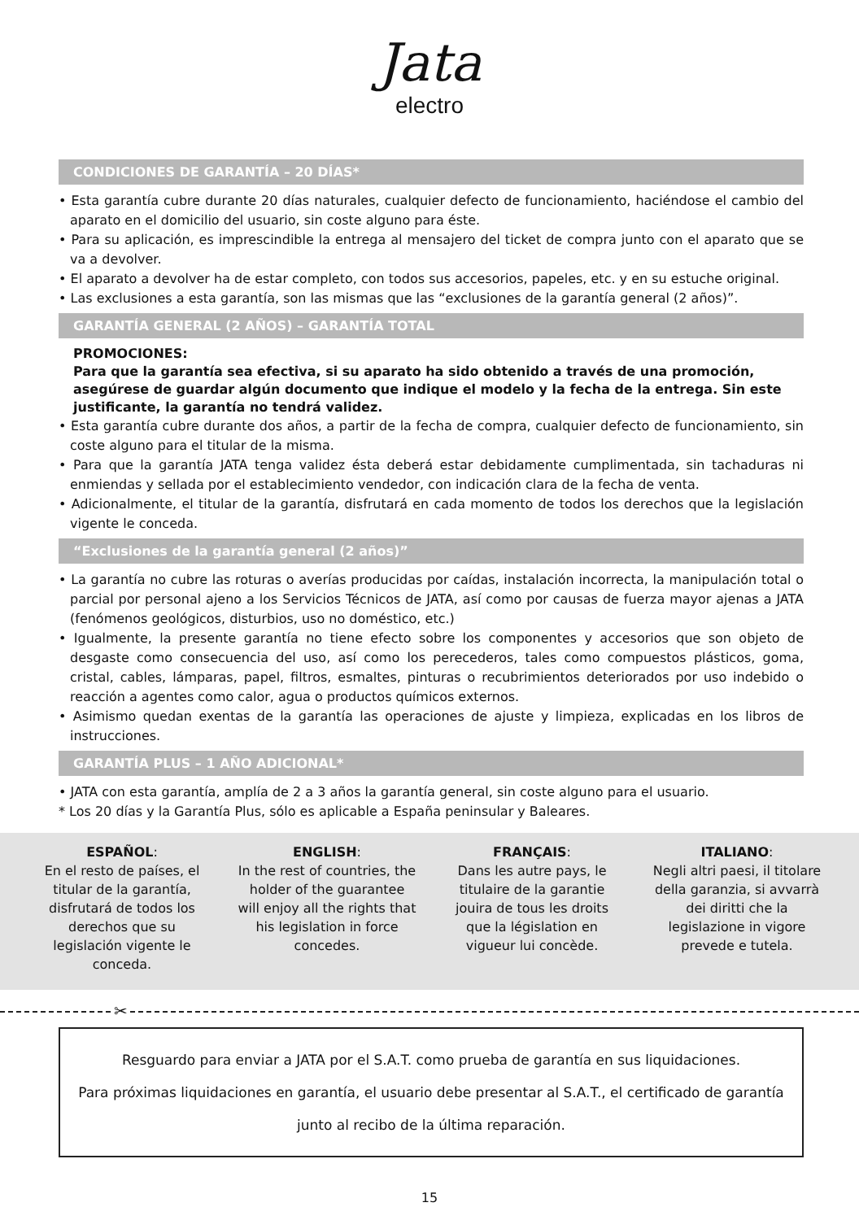Jata
electro
CONDICIONES DE GARANTÍA – 20 DÍAS*
• Esta garantía cubre durante 20 días naturales, cualquier defecto de funcionamiento, haciéndose el cambio del aparato en el domicilio del usuario, sin coste alguno para éste.
• Para su aplicación, es imprescindible la entrega al mensajero del ticket de compra junto con el aparato que se va a devolver.
• El aparato a devolver ha de estar completo, con todos sus accesorios, papeles, etc. y en su estuche original.
• Las exclusiones a esta garantía, son las mismas que las “exclusiones de la garantía general (2 años)”.
GARANTÍA GENERAL (2 AÑOS) – GARANTÍA TOTAL
PROMOCIONES:
Para que la garantía sea efectiva, si su aparato ha sido obtenido a través de una promoción, asegúrese de guardar algún documento que indique el modelo y la fecha de la entrega. Sin este justificante, la garantía no tendrá validez.
• Esta garantía cubre durante dos años, a partir de la fecha de compra, cualquier defecto de funcionamiento, sin coste alguno para el titular de la misma.
• Para que la garantía JATA tenga validez ésta deberá estar debidamente cumplimentada, sin tachaduras ni enmiendas y sellada por el establecimiento vendedor, con indicación clara de la fecha de venta.
• Adicionalmente, el titular de la garantía, disfrutará en cada momento de todos los derechos que la legislación vigente le conceda.
“Exclusiones de la garantía general (2 años)”
• La garantía no cubre las roturas o averías producidas por caídas, instalación incorrecta, la manipulación total o parcial por personal ajeno a los Servicios Técnicos de JATA, así como por causas de fuerza mayor ajenas a JATA (fenómenos geológicos, disturbios, uso no doméstico, etc.)
• Igualmente, la presente garantía no tiene efecto sobre los componentes y accesorios que son objeto de desgaste como consecuencia del uso, así como los perecederos, tales como compuestos plásticos, goma, cristal, cables, lámparas, papel, filtros, esmaltes, pinturas o recubrimientos deteriorados por uso indebido o reacción a agentes como calor, agua o productos químicos externos.
• Asimismo quedan exentas de la garantía las operaciones de ajuste y limpieza, explicadas en los libros de instrucciones.
GARANTÍA PLUS – 1 AÑO ADICIONAL*
• JATA con esta garantía, amplía de 2 a 3 años la garantía general, sin coste alguno para el usuario.
* Los 20 días y la Garantía Plus, sólo es aplicable a España peninsular y Baleares.
ESPAÑOL:
En el resto de países, el titular de la garantía, disfrutará de todos los derechos que su legislación vigente le conceda.
ENGLISH:
In the rest of countries, the holder of the guarantee will enjoy all the rights that his legislation in force concedes.
FRANÇAIS:
Dans les autre pays, le titulaire de la garantie jouira de tous les droits que la législation en vigueur lui concède.
ITALIANO:
Negli altri paesi, il titolare della garanzia, si avvarrà dei diritti che la legislazione in vigore prevede e tutela.
✂
Resguardo para enviar a JATA por el S.A.T. como prueba de garantía en sus liquidaciones.
Para próximas liquidaciones en garantía, el usuario debe presentar al S.A.T., el certificado de garantía junto al recibo de la última reparación.
15